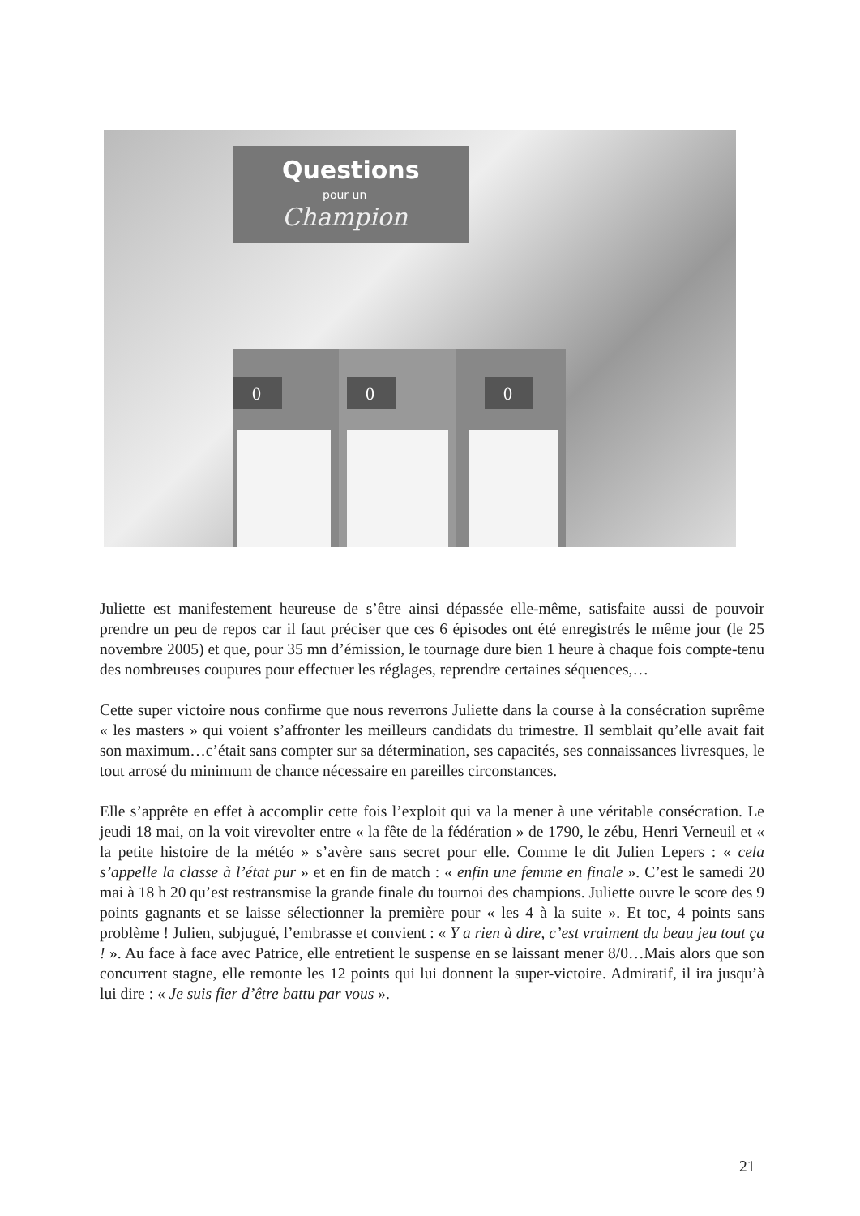Questions
pour un
Champion
0
0
0
Juliette est manifestement heureuse de s’être ainsi dépassée elle-même, satisfaite aussi de pouvoir prendre un peu de repos car il faut préciser que ces 6 épisodes ont été enregistrés le même jour (le 25 novembre 2005) et que, pour 35 mn d’émission, le tournage dure bien 1 heure à chaque fois compte-tenu des nombreuses coupures pour effectuer les réglages, reprendre certaines séquences,…
Cette super victoire nous confirme que nous reverrons Juliette dans la course à la consécration suprême « les masters » qui voient s’affronter les meilleurs candidats du trimestre. Il semblait qu’elle avait fait son maximum…c’était sans compter sur sa détermination, ses capacités, ses connaissances livresques, le tout arrosé du minimum de chance nécessaire en pareilles circonstances.
Elle s’apprête en effet à accomplir cette fois l’exploit qui va la mener à une véritable consécration. Le jeudi 18 mai, on la voit virevolter entre « la fête de la fédération » de 1790, le zébu, Henri Verneuil et « la petite histoire de la météo » s’avère sans secret pour elle. Comme le dit Julien Lepers : « cela s’appelle la classe à l’état pur » et en fin de match : « enfin une femme en finale ». C’est le samedi 20 mai à 18 h 20 qu’est restransmise la grande finale du tournoi des champions. Juliette ouvre le score des 9 points gagnants et se laisse sélectionner la première pour « les 4 à la suite ». Et toc, 4 points sans problème ! Julien, subjugué, l’embrasse et convient : « Y a rien à dire, c’est vraiment du beau jeu tout ça ! ». Au face à face avec Patrice, elle entretient le suspense en se laissant mener 8/0…Mais alors que son concurrent stagne, elle remonte les 12 points qui lui donnent la super-victoire. Admiratif, il ira jusqu’à lui dire : « Je suis fier d’être battu par vous ».
21